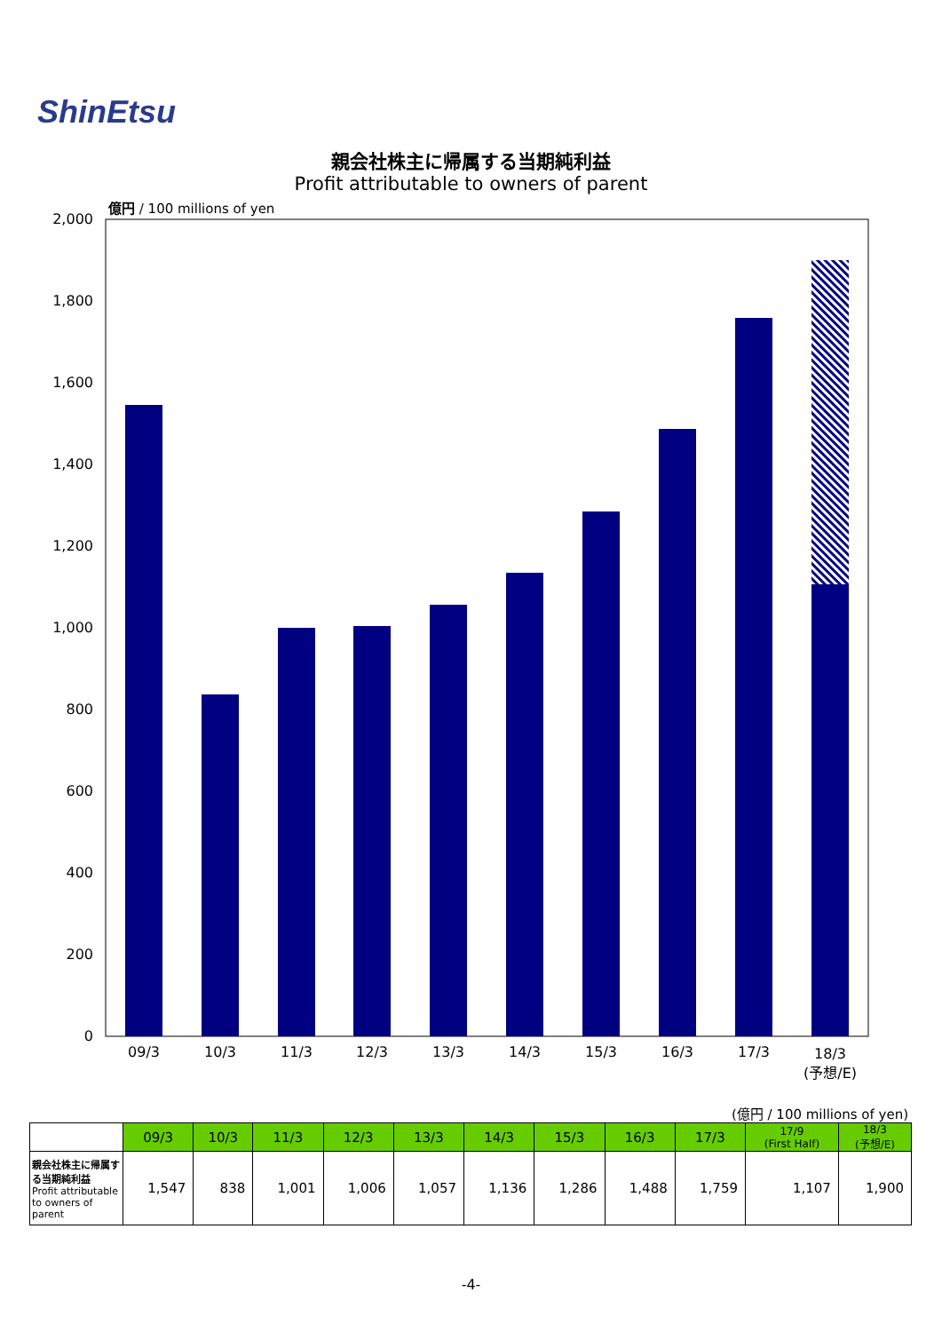ShinEtsu
親会社株主に帰属する当期純利益
Profit attributable to owners of parent
億円 / 100 millions of yen
0
200
400
600
800
1,000
1,200
1,400
1,600
1,800
2,000
09/3
10/3
11/3
12/3
13/3
14/3
15/3
16/3
17/3
18/3
(予想/E)
(億円 / 100 millions of yen)
| | 09/3 | 10/3 | 11/3 | 12/3 | 13/3 | 14/3 | 15/3 | 16/3 | 17/3 | 17/9 (First Half) | 18/3 (予想/E) |
| --- | --- | --- | --- | --- | --- | --- | --- | --- | --- | --- | --- |
| 親会社株主に帰属する当期純利益 Profit attributable to owners of parent | 1,547 | 838 | 1,001 | 1,006 | 1,057 | 1,136 | 1,286 | 1,488 | 1,759 | 1,107 | 1,900 |
-4-